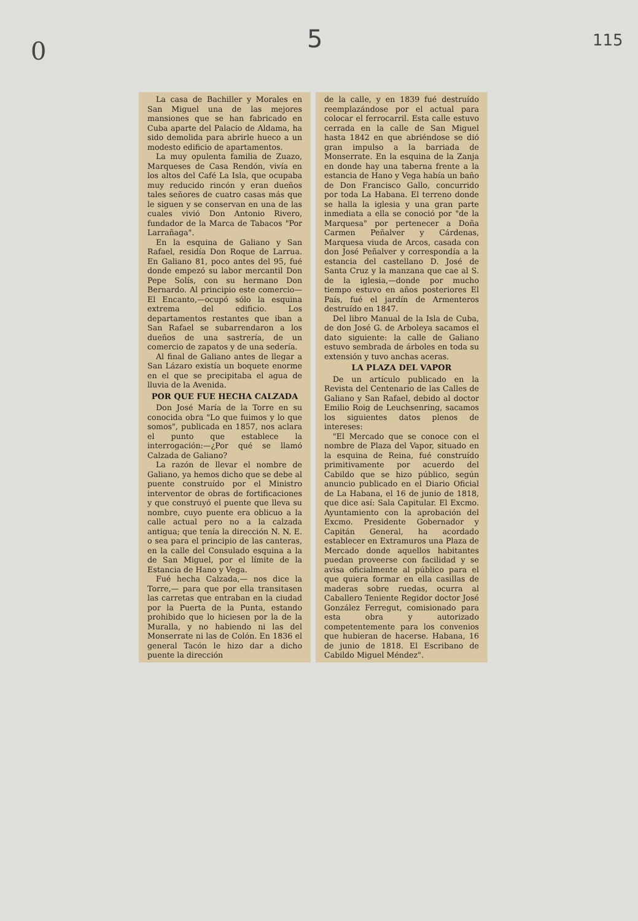0 5 115
La casa de Bachiller y Morales en San Miguel una de las mejores mansiones que se han fabricado en Cuba aparte del Palacio de Aldama, ha sido demolida para abrirle hueco a un modesto edificio de apartamentos.
La muy opulenta familia de Zuazo, Marqueses de Casa Rendón, vivía en los altos del Café La Isla, que ocupaba muy reducido rincón y eran dueños tales señores de cuatro casas más que le siguen y se conservan en una de las cuales vivió Don Antonio Rivero, fundador de la Marca de Tabacos "Por Larrañaga".
En la esquina de Galiano y San Rafael, residía Don Roque de Larrua. En Galiano 81, poco antes del 95, fué donde empezó su labor mercantil Don Pepe Solís, con su hermano Don Bernardo. Al principio este comercio—El Encanto,—ocupó sólo la esquina extrema del edificio. Los departamentos restantes que iban a San Rafael se subarrendaron a los dueños de una sastrería, de un comercio de zapatos y de una sedería.
Al final de Galiano antes de llegar a San Lázaro existía un boquete enorme en el que se precipitaba el agua de lluvia de la Avenida.
POR QUE FUE HECHA CALZADA
Don José María de la Torre en su conocida obra "Lo que fuimos y lo que somos", publicada en 1857, nos aclara el punto que establece la interrogación:—¿Por qué se llamó Calzada de Galiano?
La razón de llevar el nombre de Galiano, ya hemos dicho que se debe al puente construído por el Ministro interventor de obras de fortificaciones y que construyó el puente que lleva su nombre, cuyo puente era oblicuo a la calle actual pero no a la calzada antigua; que tenía la dirección N. N. E. o sea para el principio de las canteras, en la calle del Consulado esquina a la de San Miguel, por el límite de la Estancia de Hano y Vega.
Fué hecha Calzada,— nos dice la Torre,— para que por ella transitasen las carretas que entraban en la ciudad por la Puerta de la Punta, estando prohibido que lo hiciesen por la de la Muralla, y no habiendo ni las del Monserrate ni las de Colón. En 1836 el general Tacón le hizo dar a dicho puente la dirección
de la calle, y en 1839 fué destruído reemplazándose por el actual para colocar el ferrocarril. Esta calle estuvo cerrada en la calle de San Miguel hasta 1842 en que abriéndose se dió gran impulso a la barriada de Monserrate. En la esquina de la Zanja en donde hay una taberna frente a la estancia de Hano y Vega había un baño de Don Francisco Gallo, concurrido por toda La Habana. El terreno donde se halla la iglesia y una gran parte inmediata a ella se conoció por "de la Marquesa" por pertenecer a Doña Carmen Peñalver y Cárdenas, Marquesa viuda de Arcos, casada con don José Peñalver y correspondía a la estancia del castellano D. José de Santa Cruz y la manzana que cae al S. de la iglesia,—donde por mucho tiempo estuvo en años posteriores El País, fué el jardín de Armenteros destruído en 1847.
Del libro Manual de la Isla de Cuba, de don José G. de Arboleya sacamos el dato siguiente: la calle de Galiano estuvo sembrada de árboles en toda su extensión y tuvo anchas aceras.
LA PLAZA DEL VAPOR
De un artículo publicado en la Revista del Centenario de las Calles de Galiano y San Rafael, debido al doctor Emilio Roig de Leuchsenring, sacamos los siguientes datos plenos de intereses:
"El Mercado que se conoce con el nombre de Plaza del Vapor, situado en la esquina de Reina, fué construído primitivamente por acuerdo del Cabildo que se hizo público, según anuncio publicado en el Diario Oficial de La Habana, el 16 de junio de 1818, que dice así: Sala Capitular. El Excmo. Ayuntamiento con la aprobación del Excmo. Presidente Gobernador y Capitán General, ha acordado establecer en Extramuros una Plaza de Mercado donde aquellos habitantes puedan proveerse con facilidad y se avisa oficialmente al público para el que quiera formar en ella casillas de maderas sobre ruedas, ocurra al Caballero Teniente Regidor doctor José González Ferregut, comisionado para esta obra y autorizado competentemente para los convenios que hubieran de hacerse. Habana, 16 de junio de 1818. El Escribano de Cabildo Miguel Méndez".